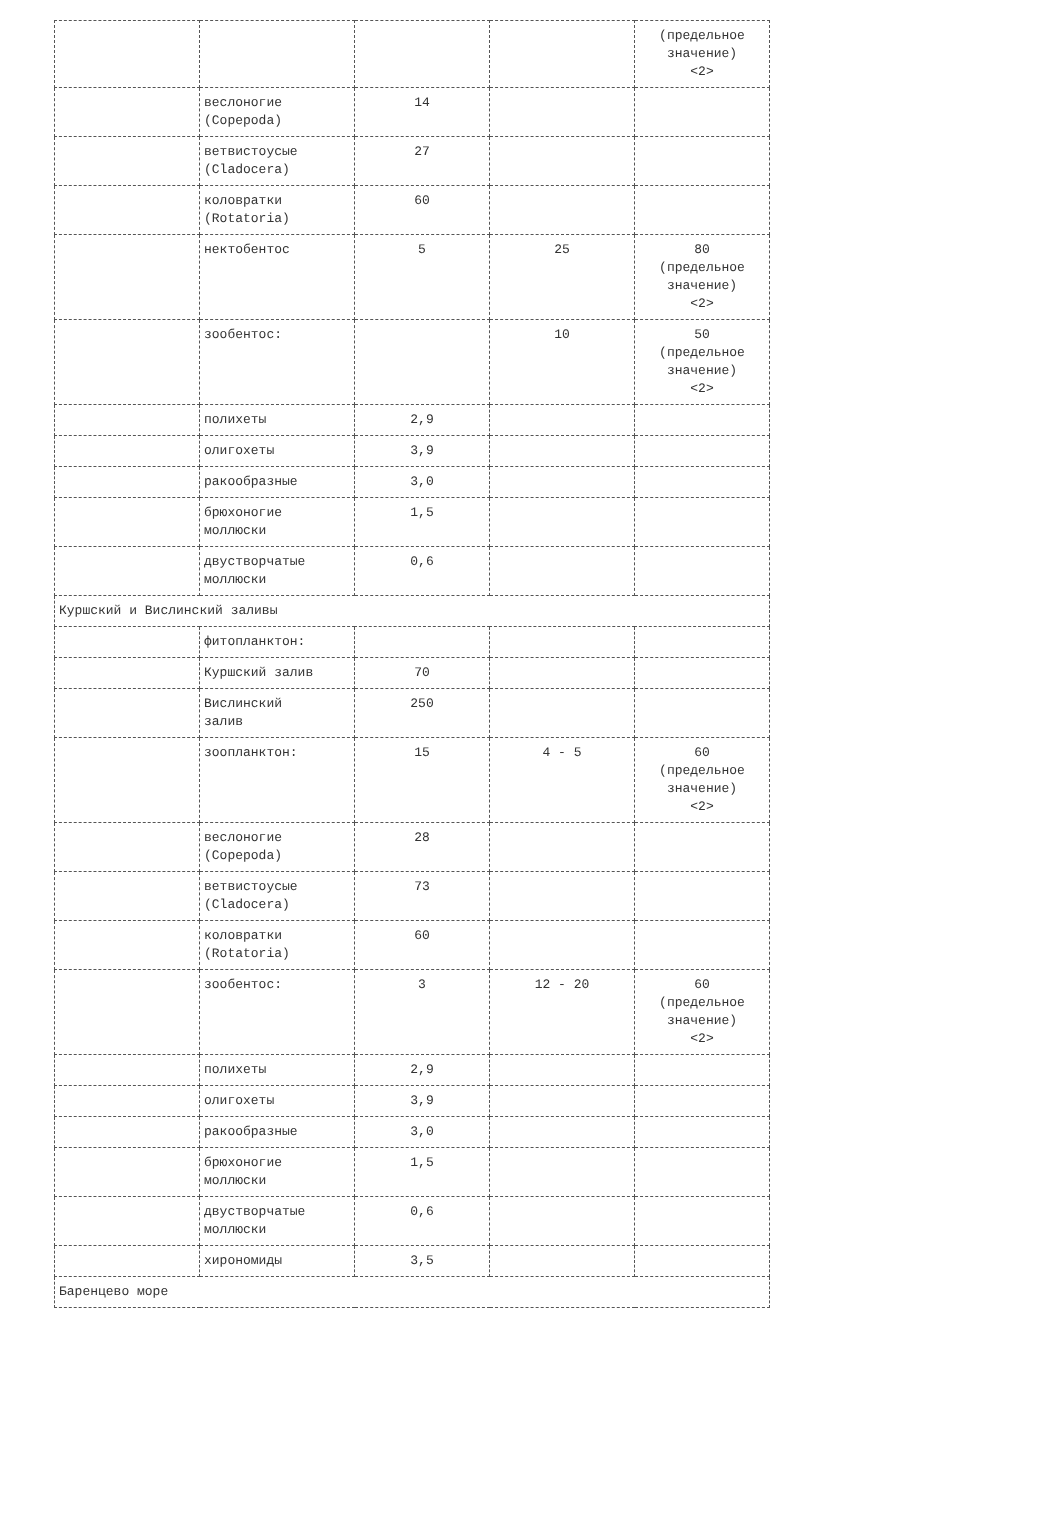| | | | | (предельное значение) <2> |
| | веслоногие (Copepoda) | 14 | | |
| | ветвистоусые (Cladocera) | 27 | | |
| | коловратки (Rotatoria) | 60 | | |
| | нектобентос | 5 | 25 | 80 (предельное значение) <2> |
| | зообентос: | | 10 | 50 (предельное значение) <2> |
| | полихеты | 2,9 | | |
| | олигохеты | 3,9 | | |
| | ракообразные | 3,0 | | |
| | брюхоногие моллюски | 1,5 | | |
| | двустворчатые моллюски | 0,6 | | |
| Куршский и Вислинский заливы | | | | |
| | фитопланктон: | | | |
| | Куршский залив | 70 | | |
| | Вислинский залив | 250 | | |
| | зоопланктон: | 15 | 4 - 5 | 60 (предельное значение) <2> |
| | веслоногие (Copepoda) | 28 | | |
| | ветвистоусые (Cladocera) | 73 | | |
| | коловратки (Rotatoria) | 60 | | |
| | зообентос: | 3 | 12 - 20 | 60 (предельное значение) <2> |
| | полихеты | 2,9 | | |
| | олигохеты | 3,9 | | |
| | ракообразные | 3,0 | | |
| | брюхоногие моллюски | 1,5 | | |
| | двустворчатые моллюски | 0,6 | | |
| | хирономиды | 3,5 | | |
| Баренцево море | | | | |